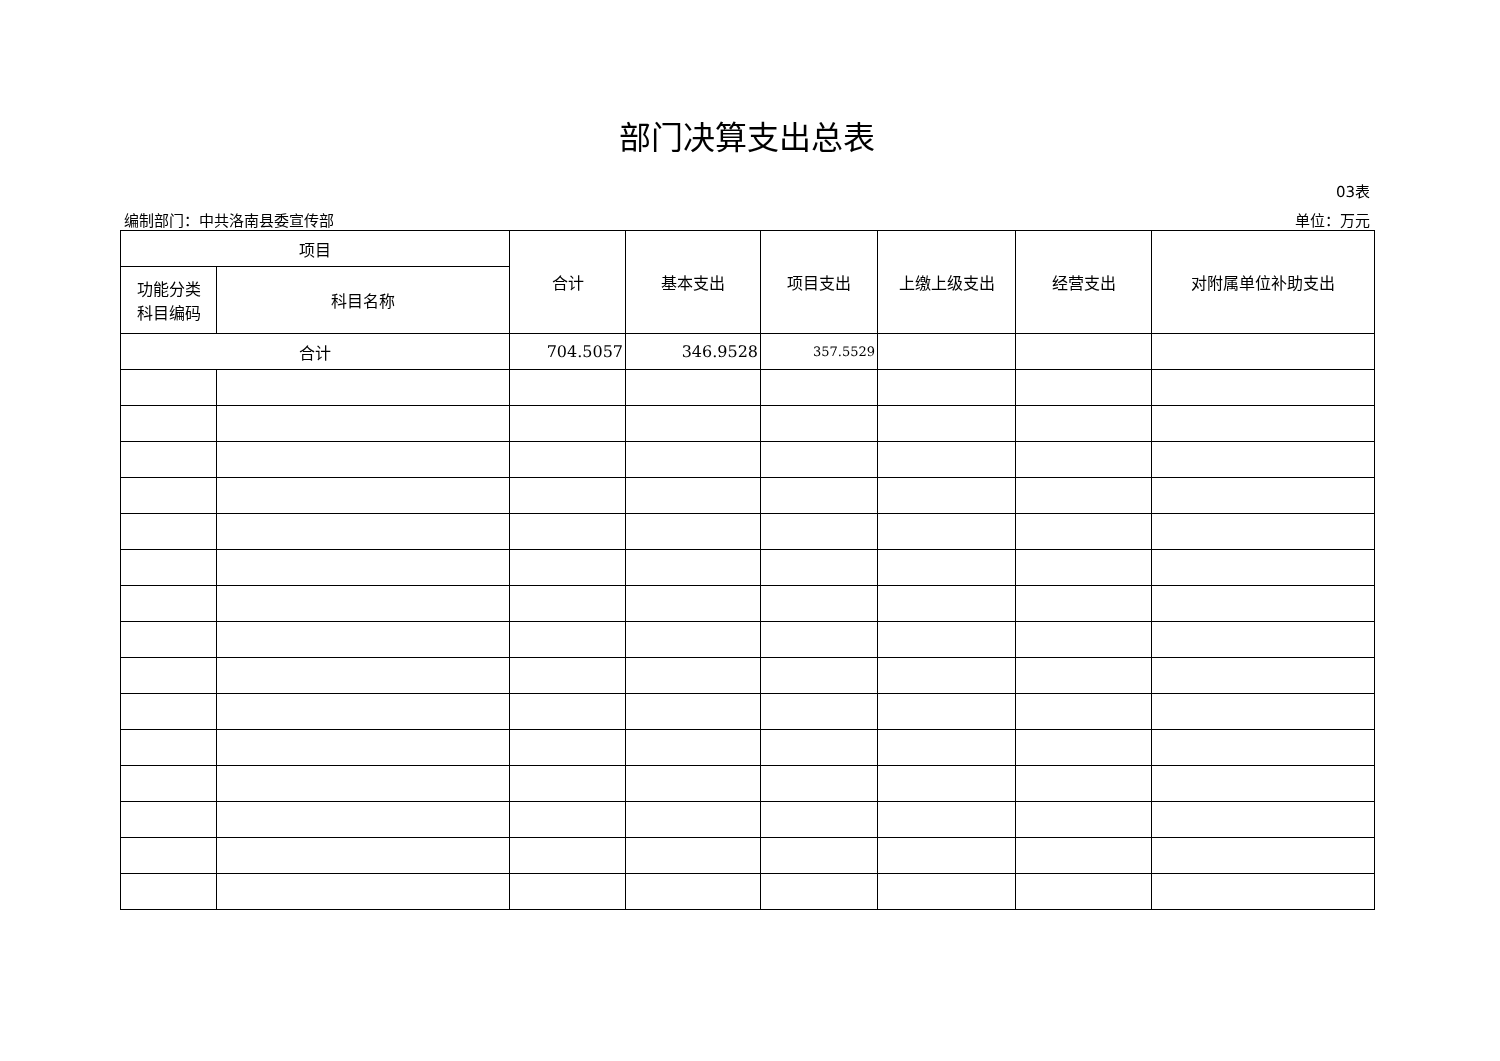部门决算支出总表
03表
编制部门：中共洛南县委宣传部 单位：万元
| 项目 | | 合计 | 基本支出 | 项目支出 | 上缴上级支出 | 经营支出 | 对附属单位补助支出 |
| --- | --- | --- | --- | --- | --- | --- | --- |
| 功能分类 科目编码 | 科目名称 | | | | | | |
| 合计 | | 704.5057 | 346.9528 | 357.5529 | | | |